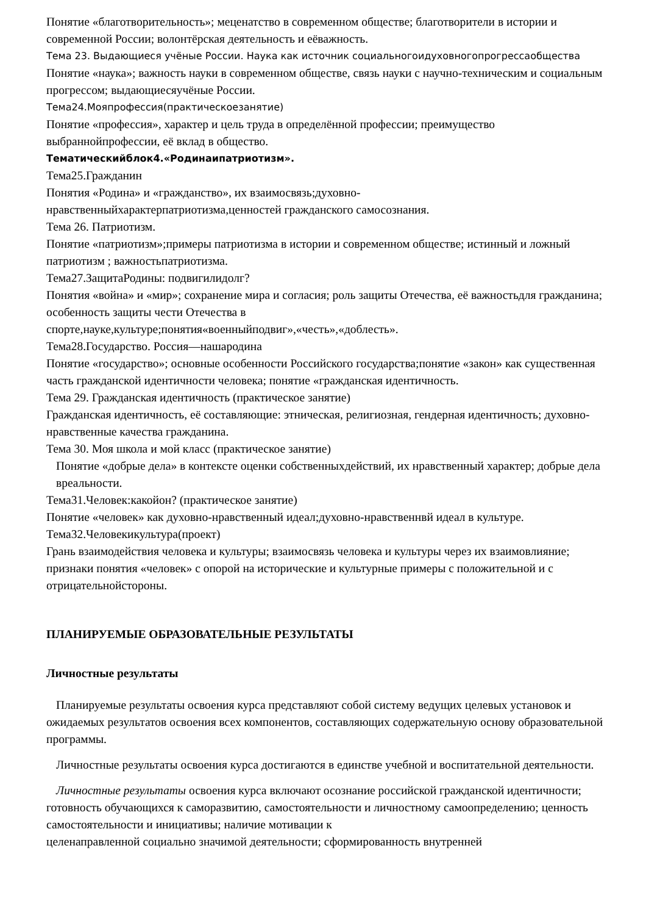Понятие «благотворительность»; меценатство в современном обществе; благотворители в истории и современной России; волонтёрская деятельность и еёважность.
Тема 23. Выдающиеся учёные России. Наука как источник социальногоидуховногопрогрессаобщества
Понятие «наука»; важность науки в современном обществе, связь науки с научно-техническим и социальным прогрессом; выдающиесяучёные России.
Тема24.Мояпрофессия(практическоезанятие)
Понятие «профессия», характер и цель труда в определённой профессии; преимущество выбраннойпрофессии, её вклад в общество.
Тематическийблок4.«Родинаипатриотизм».
Тема25.Гражданин
Понятия «Родина» и «гражданство», их взаимосвязь;духовно-
нравственныйхарактерпатриотизма,ценностей гражданского самосознания.
Тема 26. Патриотизм.
Понятие «патриотизм»;примеры патриотизма в истории и современном обществе; истинный и ложный патриотизм ; важностьпатриотизма.
Тема27.ЗащитаРодины: подвигилидолг?
Понятия «война» и «мир»; сохранение мира и согласия; роль защиты Отечества, её важностьдля гражданина; особенность защиты чести Отечества в
спорте,науке,культуре;понятия«военныйподвиг»,«честь»,«доблесть».
Тема28.Государство. Россия—нашародина
Понятие «государство»; основные особенности Российского государства;понятие «закон» как существенная часть гражданской идентичности человека; понятие «гражданская идентичность.
Тема 29. Гражданская идентичность (практическое занятие)
Гражданская идентичность, её составляющие: этническая, религиозная, гендерная идентичность; духовно-нравственные качества гражданина.
Тема 30. Моя школа и мой класс (практическое занятие)
Понятие «добрые дела» в контексте оценки собственныхдействий, их нравственный характер; добрые дела вреальности.
Тема31.Человек:какойон? (практическое занятие)
Понятие «человек» как духовно-нравственный идеал;духовно-нравственнвй идеал в культуре.
Тема32.Человекикультура(проект)
Грань взаимодействия человека и культуры; взаимосвязь человека и культуры через их взаимовлияние; признаки понятия «человек» с опорой на исторические и культурные примеры с положительной и с отрицательнойстороны.
ПЛАНИРУЕМЫЕ ОБРАЗОВАТЕЛЬНЫЕ РЕЗУЛЬТАТЫ
Личностные результаты
Планируемые результаты освоения курса представляют собой систему ведущих целевых установок и ожидаемых результатов освоения всех компонентов, составляющих содержательную основу образовательной программы.
Личностные результаты освоения курса достигаются в единстве учебной и воспитательной деятельности.
Личностные результаты освоения курса включают осознание российской гражданской идентичности; готовность обучающихся к саморазвитию, самостоятельности и личностному самоопределению; ценность самостоятельности и инициативы; наличие мотивации к
целенаправленной социально значимой деятельности; сформированность внутренней